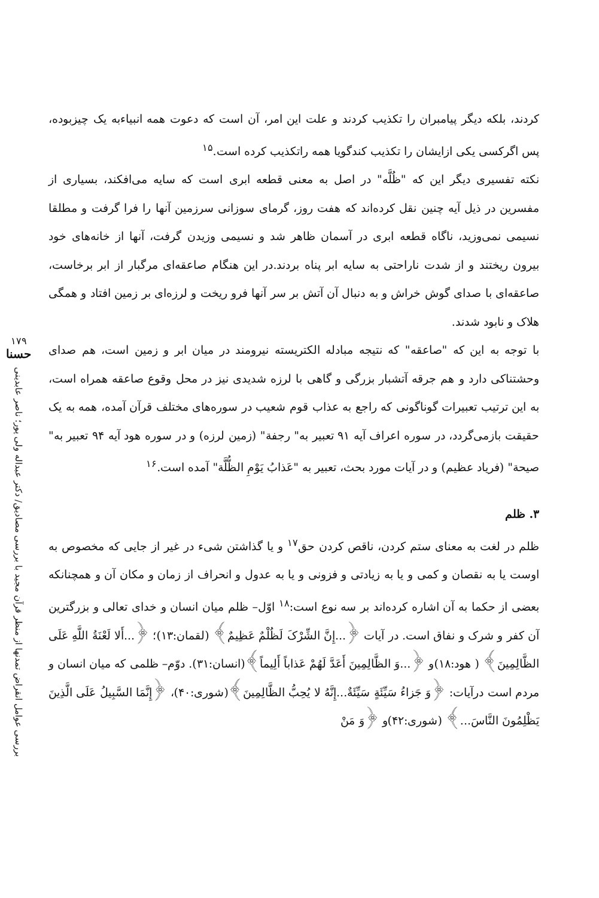کردند، بلکه دیگر پیامبران را تکذیب کردند و علت این امر، آن است که دعوت همه انبیاءبه یک چیزبوده، پس اگرکسی یکی ازایشان را تکذیب کندگویا همه راتکذیب کرده است.<sup>۱۵</sup>
نکته تفسیری دیگر این که "ظُلَّه" در اصل به معنی قطعه ابری است که سایه می‌افکند، بسیاری از مفسرین در ذیل آیه چنین نقل کرده‌اند که هفت روز، گرمای سوزانی سرزمین آنها را فرا گرفت و مطلقا نسیمی نمی‌وزید، ناگاه قطعه ابری در آسمان ظاهر شد و نسیمی وزیدن گرفت، آنها از خانه‌های خود بیرون ریختند و از شدت ناراحتی به سایه ابر پناه بردند.در این هنگام صاعقه‌ای مرگبار از ابر برخاست، صاعقه‌ای با صدای گوش خراش و به دنبال آن آتش بر سر آنها فرو ریخت و لرزه‌ای بر زمین افتاد و همگی هلاک و نابود شدند.
با توجه به این که "صاعقه" که نتیجه مبادله الکتریسته نیرومند در میان ابر و زمین است، هم صدای وحشتناکی دارد و هم جرقه آتشبار بزرگی و گاهی با لرزه شدیدی نیز در محل وقوع صاعقه همراه است، به این ترتیب تعبیرات گوناگونی که راجع به عذاب قوم شعیب در سوره‌های مختلف قرآن آمده، همه به یک حقیقت بازمی‌گردد، در سوره اعراف آیه ۹۱ تعبیر به" رجفة" (زمین لرزه) و در سوره هود آیه ۹۴ تعبیر به" صیحة" (فریاد عظیم) و در آیات مورد بحث، تعبیر به "عَذابُ یَوْمِ الظُّلَّة" آمده است.<sup>۱۶</sup>
۳. ظلم
ظلم در لغت به معنای ستم کردن، ناقص کردن حق<sup>۱۷</sup> و یا گذاشتن شیء در غیر از جایی که مخصوص به اوست یا به نقصان و کمی و یا به زیادتی و فزونی و یا به عدول و انحراف از زمان و مکان آن و همچنانکه بعضی از حکما به آن اشاره کرده‌اند بر سه نوع است:<sup>۱۸</sup> اوّل– ظلم میان انسان و خدای تعالی و بزرگترین آن کفر و شرک و نفاق است. در آیات ﴿...إِنَّ الشِّرْکَ لَظُلْمٌ عَظِیمٌ﴾ (لقمان:۱۳)؛ ﴿...أَلا لَعْنَةُ اللَّهِ عَلَى الظَّالِمِینَ﴾ ( هود:۱۸)و ﴿...وَ الظَّالِمِینَ أَعَدَّ لَهُمْ عَذاباً أَلِیماً﴾(انسان:۳۱). دوّم– ظلمی که میان انسان و مردم است درآیات: ﴿وَ جَزاءُ سَیِّئَةٍ سَیِّئَةٌ...إِنَّهُ لا یُحِبُّ الظَّالِمِینَ﴾(شوری:۴۰)، ﴿إِنَّمَا السَّبِیلُ عَلَى الَّذِینَ یَظْلِمُونَ النَّاسَ...﴾ (شوری:۴۲)و ﴿وَ مَنْ
۱۷۹
حسنا
بررسی عوامل انقراض تمدنها از منظر قرآن مجید با بررسی مصادیق/ دکتر عبداله ولی پور؛ ناصر عابدینی